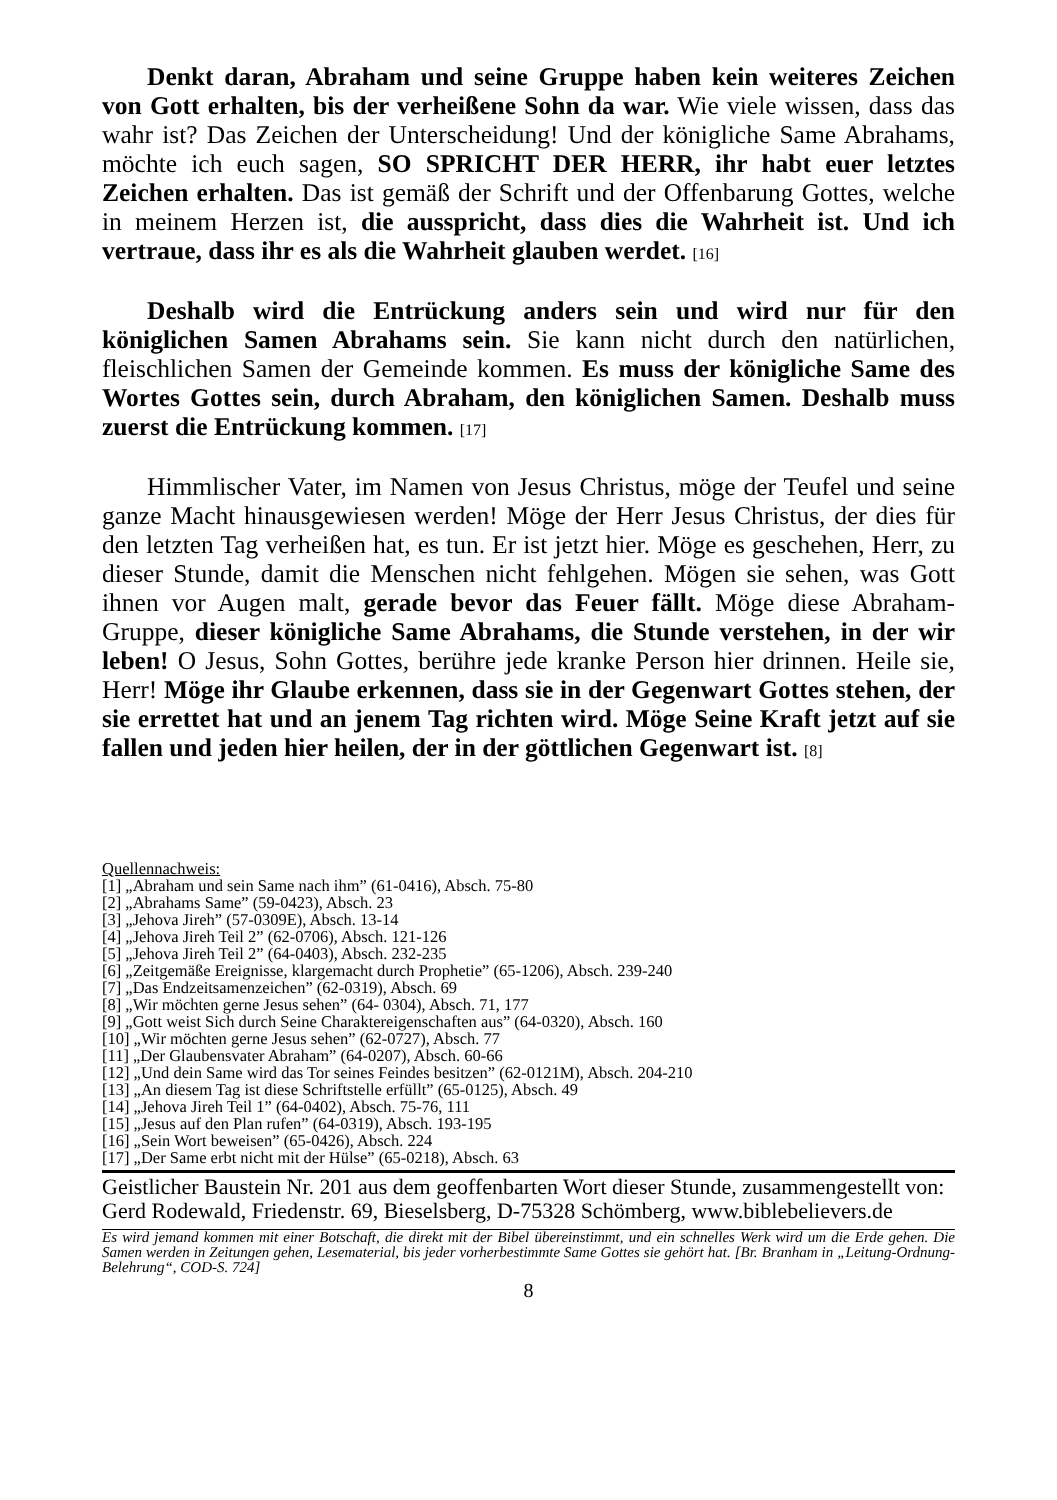Denkt daran, Abraham und seine Gruppe haben kein weiteres Zeichen von Gott erhalten, bis der verheißene Sohn da war. Wie viele wissen, dass das wahr ist? Das Zeichen der Unterscheidung! Und der königliche Same Abrahams, möchte ich euch sagen, SO SPRICHT DER HERR, ihr habt euer letztes Zeichen erhalten. Das ist gemäß der Schrift und der Offenbarung Gottes, welche in meinem Herzen ist, die ausspricht, dass dies die Wahrheit ist. Und ich vertraue, dass ihr es als die Wahrheit glauben werdet. [16]
Deshalb wird die Entrückung anders sein und wird nur für den königlichen Samen Abrahams sein. Sie kann nicht durch den natürlichen, fleischlichen Samen der Gemeinde kommen. Es muss der königliche Same des Wortes Gottes sein, durch Abraham, den königlichen Samen. Deshalb muss zuerst die Entrückung kommen. [17]
Himmlischer Vater, im Namen von Jesus Christus, möge der Teufel und seine ganze Macht hinausgewiesen werden! Möge der Herr Jesus Christus, der dies für den letzten Tag verheißen hat, es tun. Er ist jetzt hier. Möge es geschehen, Herr, zu dieser Stunde, damit die Menschen nicht fehlgehen. Mögen sie sehen, was Gott ihnen vor Augen malt, gerade bevor das Feuer fällt. Möge diese Abraham-Gruppe, dieser königliche Same Abrahams, die Stunde verstehen, in der wir leben! O Jesus, Sohn Gottes, berühre jede kranke Person hier drinnen. Heile sie, Herr! Möge ihr Glaube erkennen, dass sie in der Gegenwart Gottes stehen, der sie errettet hat und an jenem Tag richten wird. Möge Seine Kraft jetzt auf sie fallen und jeden hier heilen, der in der göttlichen Gegenwart ist. [8]
Quellennachweis:
[1] „Abraham und sein Same nach ihm” (61-0416), Absch. 75-80
[2] „Abrahams Same” (59-0423), Absch. 23
[3] „Jehova Jireh” (57-0309E), Absch. 13-14
[4] „Jehova Jireh Teil 2” (62-0706), Absch. 121-126
[5] „Jehova Jireh Teil 2” (64-0403), Absch. 232-235
[6] „Zeitgemäße Ereignisse, klargemacht durch Prophetie” (65-1206), Absch. 239-240
[7] „Das Endzeitsamenzeichen” (62-0319), Absch. 69
[8] „Wir möchten gerne Jesus sehen” (64- 0304), Absch. 71, 177
[9] „Gott weist Sich durch Seine Charaktereigenschaften aus” (64-0320), Absch. 160
[10] „Wir möchten gerne Jesus sehen” (62-0727), Absch. 77
[11] „Der Glaubensvater Abraham” (64-0207), Absch. 60-66
[12] „Und dein Same wird das Tor seines Feindes besitzen” (62-0121M), Absch. 204-210
[13] „An diesem Tag ist diese Schriftstelle erfüllt” (65-0125), Absch. 49
[14] „Jehova Jireh Teil 1” (64-0402), Absch. 75-76, 111
[15] „Jesus auf den Plan rufen” (64-0319), Absch. 193-195
[16] „Sein Wort beweisen” (65-0426), Absch. 224
[17] „Der Same erbt nicht mit der Hülse” (65-0218), Absch. 63
Geistlicher Baustein Nr. 201 aus dem geoffenbarten Wort dieser Stunde, zusammengestellt von:
Gerd Rodewald, Friedenstr. 69, Bieselsberg, D-75328 Schömberg, www.biblebelievers.de
Es wird jemand kommen mit einer Botschaft, die direkt mit der Bibel übereinstimmt, und ein schnelles Werk wird um die Erde gehen. Die Samen werden in Zeitungen gehen, Lesematerial, bis jeder vorherbestimmte Same Gottes sie gehört hat. [Br. Branham in „Leitung-Ordnung-Belehrung“, COD-S. 724]
8